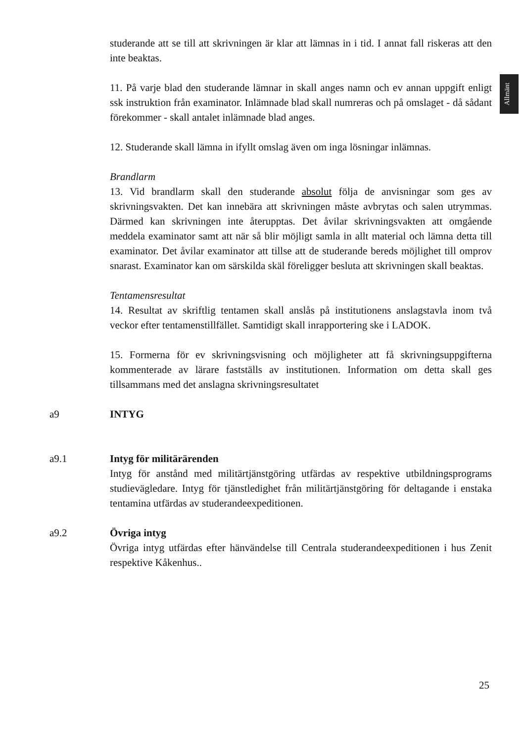Allmänt
studerande att se till att skrivningen är klar att lämnas in i tid. I annat fall riskeras att den inte beaktas.
11. På varje blad den studerande lämnar in skall anges namn och ev annan uppgift enligt ssk instruktion från examinator. Inlämnade blad skall numreras och på omslaget - då sådant förekommer - skall antalet inlämnade blad anges.
12. Studerande skall lämna in ifyllt omslag även om inga lösningar inlämnas.
Brandlarm
13. Vid brandlarm skall den studerande absolut följa de anvisningar som ges av skrivningsvakten. Det kan innebära att skrivningen måste avbrytas och salen utrymmas. Därmed kan skrivningen inte återupptas. Det åvilar skrivningsvakten att omgående meddela examinator samt att när så blir möjligt samla in allt material och lämna detta till examinator. Det åvilar examinator att tillse att de studerande bereds möjlighet till omprov snarast. Examinator kan om särskilda skäl föreligger besluta att skrivningen skall beaktas.
Tentamensresultat
14. Resultat av skriftlig tentamen skall anslås på institutionens anslagstavla inom två veckor efter tentamenstillfället. Samtidigt skall inrapportering ske i LADOK.
15. Formerna för ev skrivningsvisning och möjligheter att få skrivningsuppgifterna kommenterade av lärare fastställs av institutionen. Information om detta skall ges tillsammans med det anslagna skrivningsresultatet
a9 INTYG
a9.1 Intyg för militärärenden
Intyg för anstånd med militärtjänstgöring utfärdas av respektive utbildningsprograms studievägledare. Intyg för tjänstledighet från militärtjänstgöring för deltagande i enstaka tentamina utfärdas av studerandeexpeditionen.
a9.2 Övriga intyg
Övriga intyg utfärdas efter hänvändelse till Centrala studerandeexpeditionen i hus Zenit respektive Kåkenhus..
25